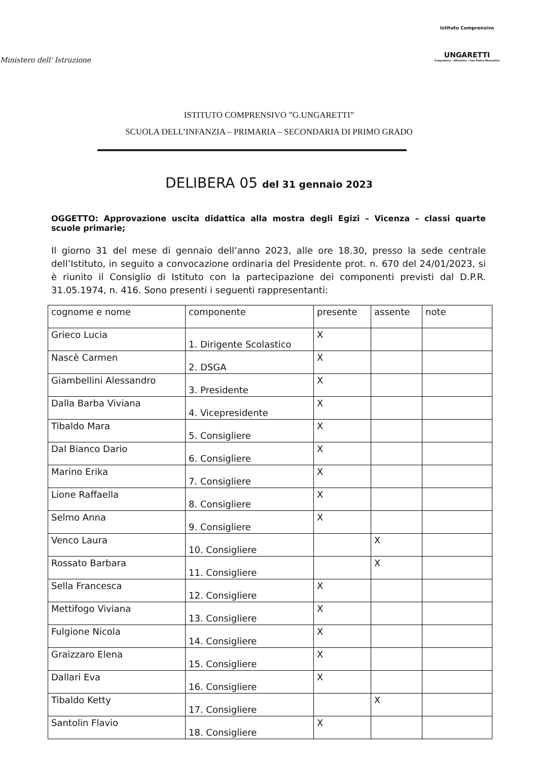Ministero dell' Istruzione
Istituto Comprensivo
UNGARETTI
Crespadoro - Altissimo - San Pietro Mussolino
ISTITUTO COMPRENSIVO ”G.UNGARETTI”
SCUOLA DELL’INFANZIA – PRIMARIA – SECONDARIA DI PRIMO GRADO
DELIBERA 05 del 31 gennaio 2023
OGGETTO: Approvazione uscita didattica alla mostra degli Egizi – Vicenza – classi quarte scuole primarie;
Il giorno 31 del mese di gennaio dell’anno 2023, alle ore 18.30, presso la sede centrale dell’Istituto, in seguito a convocazione ordinaria del Presidente prot. n. 670 del 24/01/2023, si è riunito il Consiglio di Istituto con la partecipazione dei componenti previsti dal D.P.R. 31.05.1974, n. 416. Sono presenti i seguenti rappresentanti:
| cognome e nome | componente | presente | assente | note |
| Grieco Lucia | 1. Dirigente Scolastico | X | | |
| Nascè Carmen | 2. DSGA | X | | |
| Giambellini Alessandro | 3. Presidente | X | | |
| Dalla Barba Viviana | 4. Vicepresidente | X | | |
| Tibaldo Mara | 5. Consigliere | X | | |
| Dal Bianco Dario | 6. Consigliere | X | | |
| Marino Erika | 7. Consigliere | X | | |
| Lione Raffaella | 8. Consigliere | X | | |
| Selmo Anna | 9. Consigliere | X | | |
| Venco Laura | 10. Consigliere | | X | |
| Rossato Barbara | 11. Consigliere | | X | |
| Sella Francesca | 12. Consigliere | X | | |
| Mettifogo Viviana | 13. Consigliere | X | | |
| Fulgione Nicola | 14. Consigliere | X | | |
| Graizzaro Elena | 15. Consigliere | X | | |
| Dallari Eva | 16. Consigliere | X | | |
| Tibaldo Ketty | 17. Consigliere | | X | |
| Santolin Flavio | 18. Consigliere | X | | |